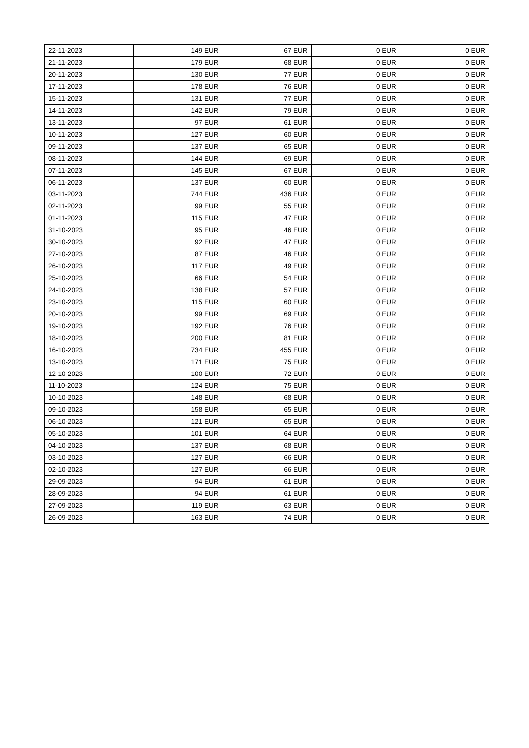| 22-11-2023 | 149 EUR | 67 EUR | 0 EUR | 0 EUR |
| 21-11-2023 | 179 EUR | 68 EUR | 0 EUR | 0 EUR |
| 20-11-2023 | 130 EUR | 77 EUR | 0 EUR | 0 EUR |
| 17-11-2023 | 178 EUR | 76 EUR | 0 EUR | 0 EUR |
| 15-11-2023 | 131 EUR | 77 EUR | 0 EUR | 0 EUR |
| 14-11-2023 | 142 EUR | 79 EUR | 0 EUR | 0 EUR |
| 13-11-2023 | 97 EUR | 61 EUR | 0 EUR | 0 EUR |
| 10-11-2023 | 127 EUR | 60 EUR | 0 EUR | 0 EUR |
| 09-11-2023 | 137 EUR | 65 EUR | 0 EUR | 0 EUR |
| 08-11-2023 | 144 EUR | 69 EUR | 0 EUR | 0 EUR |
| 07-11-2023 | 145 EUR | 67 EUR | 0 EUR | 0 EUR |
| 06-11-2023 | 137 EUR | 60 EUR | 0 EUR | 0 EUR |
| 03-11-2023 | 744 EUR | 436 EUR | 0 EUR | 0 EUR |
| 02-11-2023 | 99 EUR | 55 EUR | 0 EUR | 0 EUR |
| 01-11-2023 | 115 EUR | 47 EUR | 0 EUR | 0 EUR |
| 31-10-2023 | 95 EUR | 46 EUR | 0 EUR | 0 EUR |
| 30-10-2023 | 92 EUR | 47 EUR | 0 EUR | 0 EUR |
| 27-10-2023 | 87 EUR | 46 EUR | 0 EUR | 0 EUR |
| 26-10-2023 | 117 EUR | 49 EUR | 0 EUR | 0 EUR |
| 25-10-2023 | 66 EUR | 54 EUR | 0 EUR | 0 EUR |
| 24-10-2023 | 138 EUR | 57 EUR | 0 EUR | 0 EUR |
| 23-10-2023 | 115 EUR | 60 EUR | 0 EUR | 0 EUR |
| 20-10-2023 | 99 EUR | 69 EUR | 0 EUR | 0 EUR |
| 19-10-2023 | 192 EUR | 76 EUR | 0 EUR | 0 EUR |
| 18-10-2023 | 200 EUR | 81 EUR | 0 EUR | 0 EUR |
| 16-10-2023 | 734 EUR | 455 EUR | 0 EUR | 0 EUR |
| 13-10-2023 | 171 EUR | 75 EUR | 0 EUR | 0 EUR |
| 12-10-2023 | 100 EUR | 72 EUR | 0 EUR | 0 EUR |
| 11-10-2023 | 124 EUR | 75 EUR | 0 EUR | 0 EUR |
| 10-10-2023 | 148 EUR | 68 EUR | 0 EUR | 0 EUR |
| 09-10-2023 | 158 EUR | 65 EUR | 0 EUR | 0 EUR |
| 06-10-2023 | 121 EUR | 65 EUR | 0 EUR | 0 EUR |
| 05-10-2023 | 101 EUR | 64 EUR | 0 EUR | 0 EUR |
| 04-10-2023 | 137 EUR | 68 EUR | 0 EUR | 0 EUR |
| 03-10-2023 | 127 EUR | 66 EUR | 0 EUR | 0 EUR |
| 02-10-2023 | 127 EUR | 66 EUR | 0 EUR | 0 EUR |
| 29-09-2023 | 94 EUR | 61 EUR | 0 EUR | 0 EUR |
| 28-09-2023 | 94 EUR | 61 EUR | 0 EUR | 0 EUR |
| 27-09-2023 | 119 EUR | 63 EUR | 0 EUR | 0 EUR |
| 26-09-2023 | 163 EUR | 74 EUR | 0 EUR | 0 EUR |